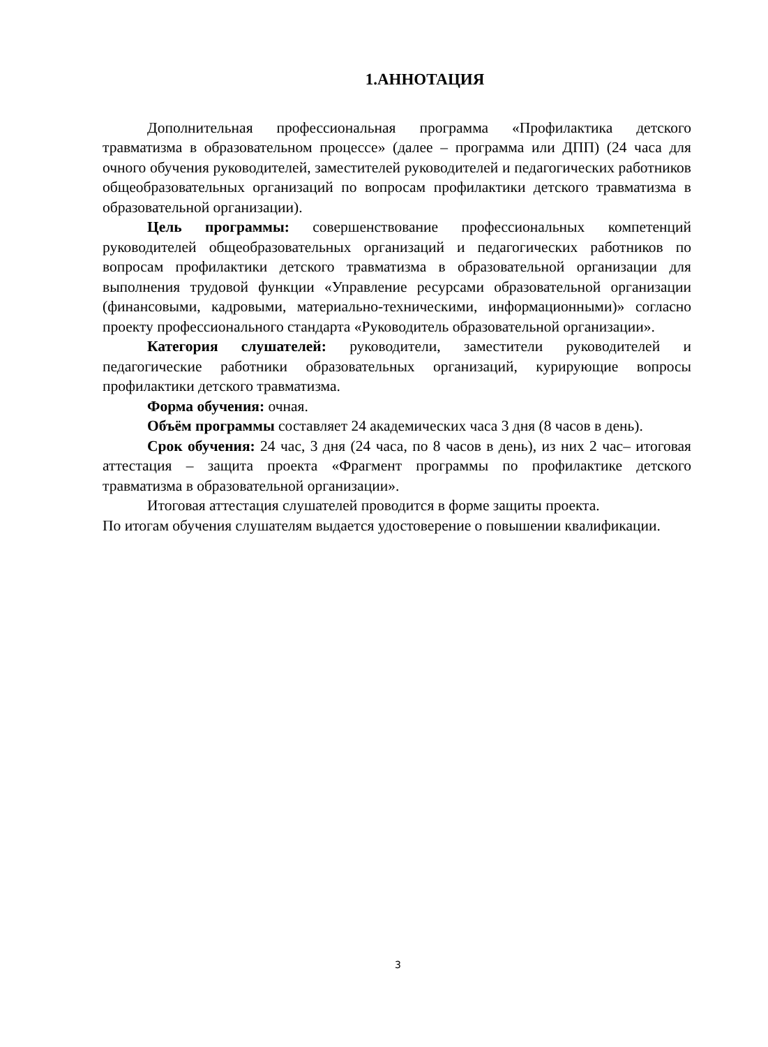1.АННОТАЦИЯ
Дополнительная профессиональная программа «Профилактика детского травматизма в образовательном процессе» (далее – программа или ДПП) (24 часа для очного обучения руководителей, заместителей руководителей и педагогических работников общеобразовательных организаций по вопросам профилактики детского травматизма в образовательной организации).
Цель программы: совершенствование профессиональных компетенций руководителей общеобразовательных организаций и педагогических работников по вопросам профилактики детского травматизма в образовательной организации для выполнения трудовой функции «Управление ресурсами образовательной организации (финансовыми, кадровыми, материально-техническими, информационными)» согласно проекту профессионального стандарта «Руководитель образовательной организации».
Категория слушателей: руководители, заместители руководителей и педагогические работники образовательных организаций, курирующие вопросы профилактики детского травматизма.
Форма обучения: очная.
Объём программы составляет 24 академических часа 3 дня (8 часов в день).
Срок обучения: 24 час, 3 дня (24 часа, по 8 часов в день), из них 2 час– итоговая аттестация – защита проекта «Фрагмент программы по профилактике детского травматизма в образовательной организации».
Итоговая аттестация слушателей проводится в форме защиты проекта.
По итогам обучения слушателям выдается удостоверение о повышении квалификации.
3